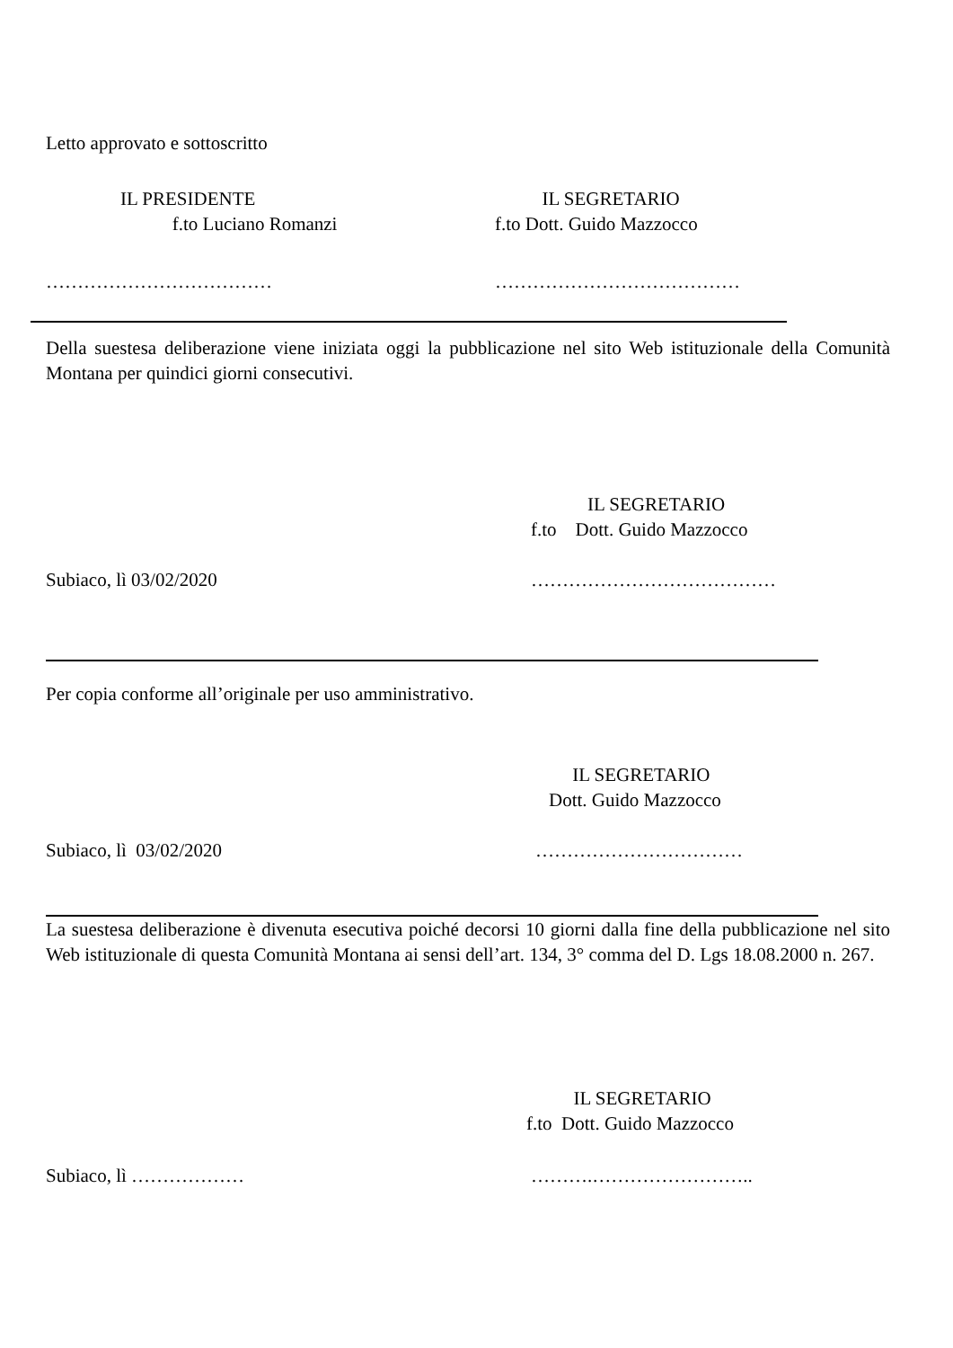Letto approvato e sottoscritto
IL PRESIDENTE
f.to Luciano Romanzi
IL SEGRETARIO
f.to Dott. Guido Mazzocco
……………………………… …………………………………
Della suestesa deliberazione viene iniziata oggi la pubblicazione nel sito Web istituzionale della Comunità Montana per quindici giorni consecutivi.
IL SEGRETARIO
f.to Dott. Guido Mazzocco
Subiaco, lì 03/02/2020 …………………………………
Per copia conforme all’originale per uso amministrativo.
IL SEGRETARIO
Dott. Guido Mazzocco
Subiaco, lì 03/02/2020 ……………………………
La suestesa deliberazione è divenuta esecutiva poiché decorsi 10 giorni dalla fine della pubblicazione nel sito Web istituzionale di questa Comunità Montana ai sensi dell’art. 134, 3° comma del D. Lgs 18.08.2000 n. 267.
IL SEGRETARIO
f.to Dott. Guido Mazzocco
Subiaco, lì ……………… ……….……………………..